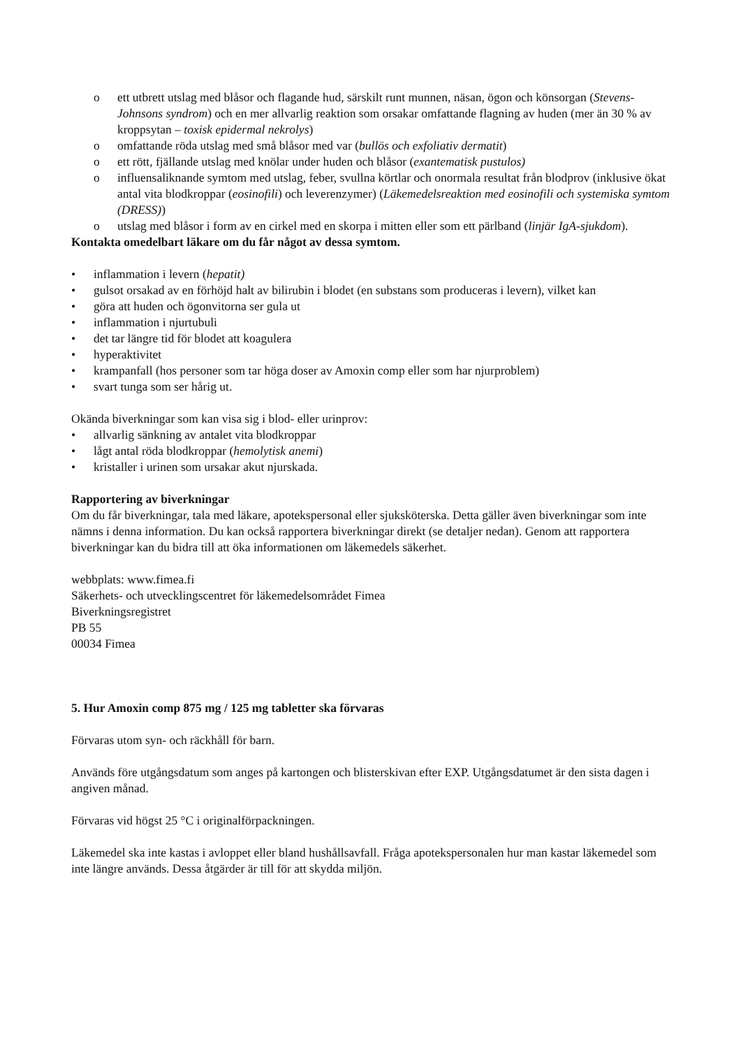o ett utbrett utslag med blåsor och flagande hud, särskilt runt munnen, näsan, ögon och könsorgan (Stevens-Johnsons syndrom) och en mer allvarlig reaktion som orsakar omfattande flagning av huden (mer än 30 % av kroppsytan – toxisk epidermal nekrolys)
o omfattande röda utslag med små blåsor med var (bullös och exfoliativ dermatit)
o ett rött, fjällande utslag med knölar under huden och blåsor (exantematisk pustulos)
o influensaliknande symtom med utslag, feber, svullna körtlar och onormala resultat från blodprov (inklusive ökat antal vita blodkroppar (eosinofili) och leverenzymer) (Läkemedelsreaktion med eosinofili och systemiska symtom (DRESS))
o utslag med blåsor i form av en cirkel med en skorpa i mitten eller som ett pärlband (linjär IgA-sjukdom).
Kontakta omedelbart läkare om du får något av dessa symtom.
• inflammation i levern (hepatit)
• gulsot orsakad av en förhöjd halt av bilirubin i blodet (en substans som produceras i levern), vilket kan
• göra att huden och ögonvitorna ser gula ut
• inflammation i njurtubuli
• det tar längre tid för blodet att koagulera
• hyperaktivitet
• krampanfall (hos personer som tar höga doser av Amoxin comp eller som har njurproblem)
• svart tunga som ser hårig ut.
Okända biverkningar som kan visa sig i blod- eller urinprov:
• allvarlig sänkning av antalet vita blodkroppar
• lågt antal röda blodkroppar (hemolytisk anemi)
• kristaller i urinen som ursakar akut njurskada.
Rapportering av biverkningar
Om du får biverkningar, tala med läkare, apotekspersonal eller sjuksköterska. Detta gäller även biverkningar som inte nämns i denna information. Du kan också rapportera biverkningar direkt (se detaljer nedan). Genom att rapportera biverkningar kan du bidra till att öka informationen om läkemedels säkerhet.
webbplats: www.fimea.fi
Säkerhets- och utvecklingscentret för läkemedelsområdet Fimea
Biverkningsregistret
PB 55
00034 Fimea
5. Hur Amoxin comp 875 mg / 125 mg tabletter ska förvaras
Förvaras utom syn- och räckhåll för barn.
Används före utgångsdatum som anges på kartongen och blisterskivan efter EXP. Utgångsdatumet är den sista dagen i angiven månad.
Förvaras vid högst 25 °C i originalförpackningen.
Läkemedel ska inte kastas i avloppet eller bland hushållsavfall. Fråga apotekspersonalen hur man kastar läkemedel som inte längre används. Dessa åtgärder är till för att skydda miljön.